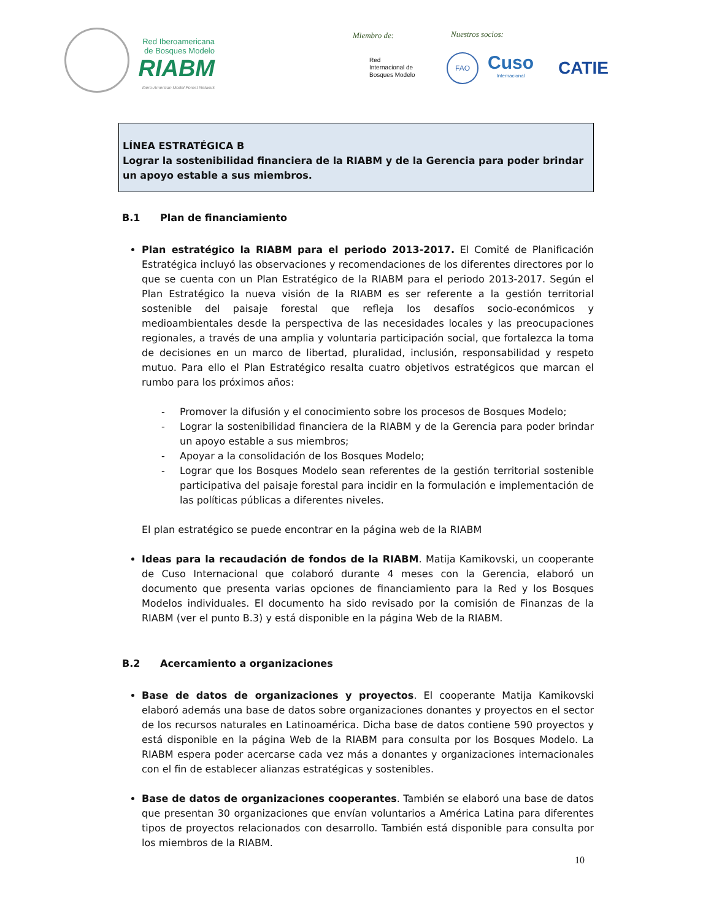Red Iberoamericana de Bosques Modelo
RIABM
Ibero-American Model Forest Network
Miembro de: Nuestros socios:
Red
Internacional de
Bosques Modelo
FAO
Cuso
Internacional
CATIE
LÍNEA ESTRATÉGICA B
Lograr la sostenibilidad financiera de la RIABM y de la Gerencia para poder brindar un apoyo estable a sus miembros.
B.1 Plan de financiamiento
Plan estratégico la RIABM para el periodo 2013-2017. El Comité de Planificación Estratégica incluyó las observaciones y recomendaciones de los diferentes directores por lo que se cuenta con un Plan Estratégico de la RIABM para el periodo 2013-2017. Según el Plan Estratégico la nueva visión de la RIABM es ser referente a la gestión territorial sostenible del paisaje forestal que refleja los desafíos socio-económicos y medioambientales desde la perspectiva de las necesidades locales y las preocupaciones regionales, a través de una amplia y voluntaria participación social, que fortalezca la toma de decisiones en un marco de libertad, pluralidad, inclusión, responsabilidad y respeto mutuo. Para ello el Plan Estratégico resalta cuatro objetivos estratégicos que marcan el rumbo para los próximos años:
- Promover la difusión y el conocimiento sobre los procesos de Bosques Modelo;
- Lograr la sostenibilidad financiera de la RIABM y de la Gerencia para poder brindar un apoyo estable a sus miembros;
- Apoyar a la consolidación de los Bosques Modelo;
- Lograr que los Bosques Modelo sean referentes de la gestión territorial sostenible participativa del paisaje forestal para incidir en la formulación e implementación de las políticas públicas a diferentes niveles.
El plan estratégico se puede encontrar en la página web de la RIABM
Ideas para la recaudación de fondos de la RIABM. Matija Kamikovski, un cooperante de Cuso Internacional que colaboró durante 4 meses con la Gerencia, elaboró un documento que presenta varias opciones de financiamiento para la Red y los Bosques Modelos individuales. El documento ha sido revisado por la comisión de Finanzas de la RIABM (ver el punto B.3) y está disponible en la página Web de la RIABM.
B.2 Acercamiento a organizaciones
Base de datos de organizaciones y proyectos. El cooperante Matija Kamikovski elaboró además una base de datos sobre organizaciones donantes y proyectos en el sector de los recursos naturales en Latinoamérica. Dicha base de datos contiene 590 proyectos y está disponible en la página Web de la RIABM para consulta por los Bosques Modelo. La RIABM espera poder acercarse cada vez más a donantes y organizaciones internacionales con el fin de establecer alianzas estratégicas y sostenibles.
Base de datos de organizaciones cooperantes. También se elaboró una base de datos que presentan 30 organizaciones que envían voluntarios a América Latina para diferentes tipos de proyectos relacionados con desarrollo. También está disponible para consulta por los miembros de la RIABM.
10